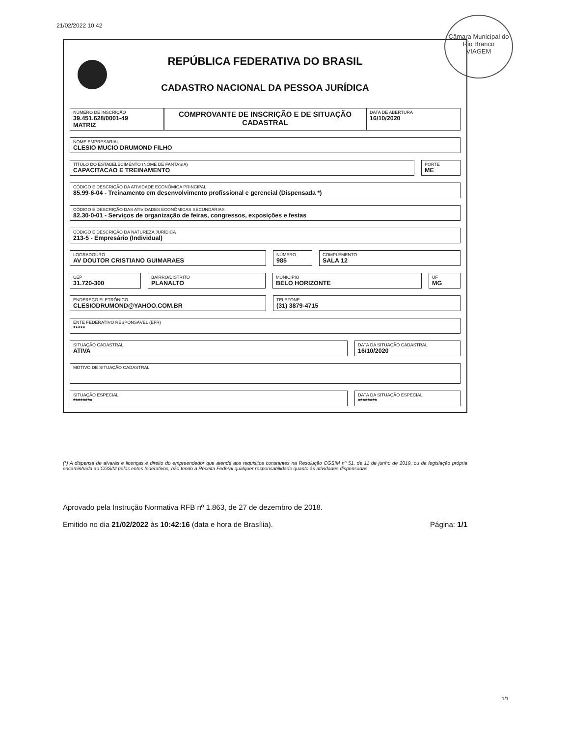21/02/2022 10:42
Câmara Municipal do Rio Branco
VIAGEM
REPÚBLICA FEDERATIVA DO BRASIL
CADASTRO NACIONAL DA PESSOA JURÍDICA
NÚMERO DE INSCRIÇÃO
39.451.628/0001-49
MATRIZ
COMPROVANTE DE INSCRIÇÃO E DE SITUAÇÃO CADASTRAL
DATA DE ABERTURA
16/10/2020
NOME EMPRESARIAL
CLESIO MUCIO DRUMOND FILHO
TÍTULO DO ESTABELECIMENTO (NOME DE FANTASIA)
CAPACITACAO E TREINAMENTO
PORTE
ME
CÓDIGO E DESCRIÇÃO DA ATIVIDADE ECONÔMICA PRINCIPAL
85.99-6-04 - Treinamento em desenvolvimento profissional e gerencial (Dispensada *)
CÓDIGO E DESCRIÇÃO DAS ATIVIDADES ECONÔMICAS SECUNDÁRIAS
82.30-0-01 - Serviços de organização de feiras, congressos, exposições e festas
CÓDIGO E DESCRIÇÃO DA NATUREZA JURÍDICA
213-5 - Empresário (Individual)
LOGRADOURO
AV DOUTOR CRISTIANO GUIMARAES
NÚMERO
985
COMPLEMENTO
SALA 12
CEP
31.720-300
BAIRRO/DISTRITO
PLANALTO
MUNICÍPIO
BELO HORIZONTE
UF
MG
ENDEREÇO ELETRÔNICO
CLESIODRUMOND@YAHOO.COM.BR
TELEFONE
(31) 3879-4715
ENTE FEDERATIVO RESPONSÁVEL (EFR)
*****
SITUAÇÃO CADASTRAL
ATIVA
DATA DA SITUAÇÃO CADASTRAL
16/10/2020
MOTIVO DE SITUAÇÃO CADASTRAL
SITUAÇÃO ESPECIAL
********
DATA DA SITUAÇÃO ESPECIAL
********
(*) A dispensa de alvarás e licenças é direito do empreendedor que atende aos requisitos constantes na Resolução CGSIM nº 51, de 11 de junho de 2019, ou da legislação própria encaminhada ao CGSIM pelos entes federativos, não tendo a Receita Federal qualquer responsabilidade quanto às atividades dispensadas.
Aprovado pela Instrução Normativa RFB nº 1.863, de 27 de dezembro de 2018.
Emitido no dia 21/02/2022 às 10:42:16 (data e hora de Brasília). Página: 1/1
1/1